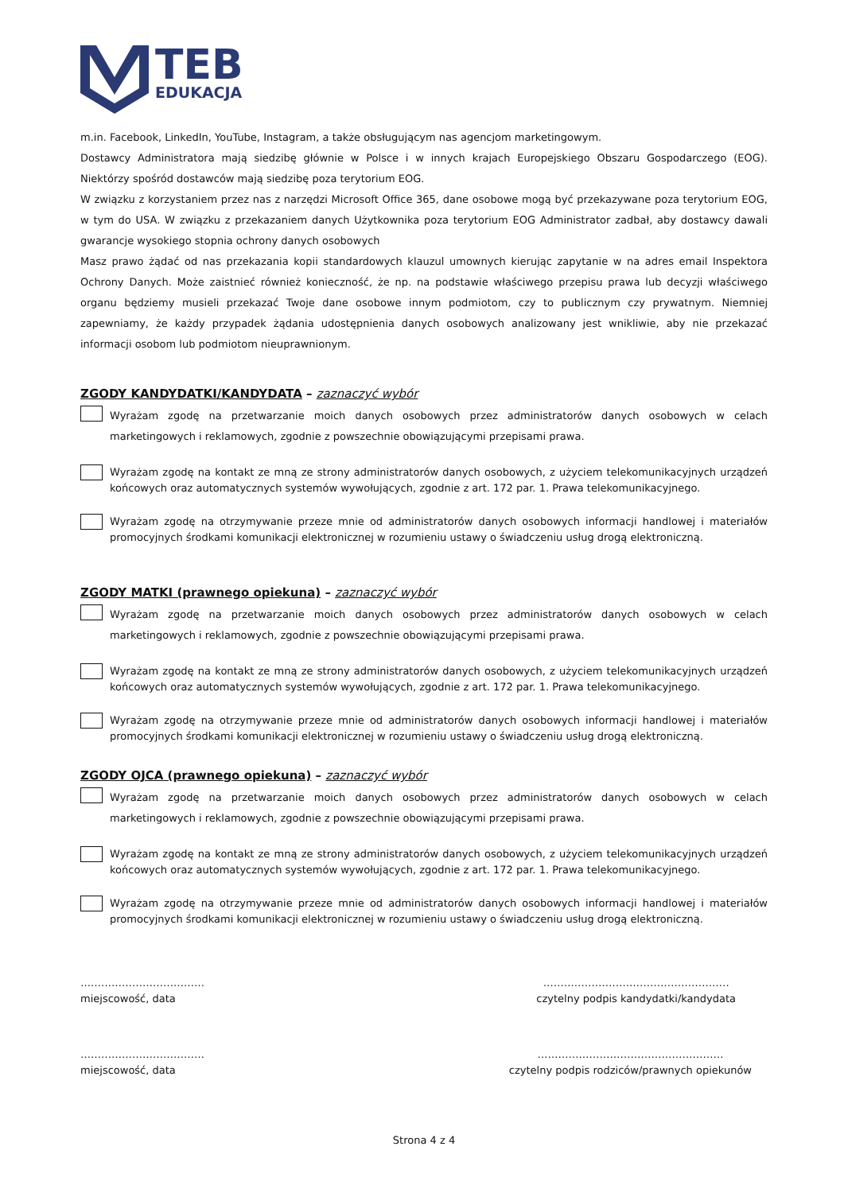TEB
EDUKACJA
m.in. Facebook, LinkedIn, YouTube, Instagram, a także obsługującym nas agencjom marketingowym.
Dostawcy Administratora mają siedzibę głównie w Polsce i w innych krajach Europejskiego Obszaru Gospodarczego (EOG). Niektórzy spośród dostawców mają siedzibę poza terytorium EOG.
W związku z korzystaniem przez nas z narzędzi Microsoft Office 365, dane osobowe mogą być przekazywane poza terytorium EOG, w tym do USA. W związku z przekazaniem danych Użytkownika poza terytorium EOG Administrator zadbał, aby dostawcy dawali gwarancje wysokiego stopnia ochrony danych osobowych
Masz prawo żądać od nas przekazania kopii standardowych klauzul umownych kierując zapytanie w na adres email Inspektora Ochrony Danych. Może zaistnieć również konieczność, że np. na podstawie właściwego przepisu prawa lub decyzji właściwego organu będziemy musieli przekazać Twoje dane osobowe innym podmiotom, czy to publicznym czy prywatnym. Niemniej zapewniamy, że każdy przypadek żądania udostępnienia danych osobowych analizowany jest wnikliwie, aby nie przekazać informacji osobom lub podmiotom nieuprawnionym.
ZGODY KANDYDATKI/KANDYDATA – zaznaczyć wybór
Wyrażam zgodę na przetwarzanie moich danych osobowych przez administratorów danych osobowych w celach marketingowych i reklamowych, zgodnie z powszechnie obowiązującymi przepisami prawa.
Wyrażam zgodę na kontakt ze mną ze strony administratorów danych osobowych, z użyciem telekomunikacyjnych urządzeń końcowych oraz automatycznych systemów wywołujących, zgodnie z art. 172 par. 1. Prawa telekomunikacyjnego.
Wyrażam zgodę na otrzymywanie przeze mnie od administratorów danych osobowych informacji handlowej i materiałów promocyjnych środkami komunikacji elektronicznej w rozumieniu ustawy o świadczeniu usług drogą elektroniczną.
ZGODY MATKI (prawnego opiekuna) – zaznaczyć wybór
Wyrażam zgodę na przetwarzanie moich danych osobowych przez administratorów danych osobowych w celach marketingowych i reklamowych, zgodnie z powszechnie obowiązującymi przepisami prawa.
Wyrażam zgodę na kontakt ze mną ze strony administratorów danych osobowych, z użyciem telekomunikacyjnych urządzeń końcowych oraz automatycznych systemów wywołujących, zgodnie z art. 172 par. 1. Prawa telekomunikacyjnego.
Wyrażam zgodę na otrzymywanie przeze mnie od administratorów danych osobowych informacji handlowej i materiałów promocyjnych środkami komunikacji elektronicznej w rozumieniu ustawy o świadczeniu usług drogą elektroniczną.
ZGODY OJCA (prawnego opiekuna) – zaznaczyć wybór
Wyrażam zgodę na przetwarzanie moich danych osobowych przez administratorów danych osobowych w celach marketingowych i reklamowych, zgodnie z powszechnie obowiązującymi przepisami prawa.
Wyrażam zgodę na kontakt ze mną ze strony administratorów danych osobowych, z użyciem telekomunikacyjnych urządzeń końcowych oraz automatycznych systemów wywołujących, zgodnie z art. 172 par. 1. Prawa telekomunikacyjnego.
Wyrażam zgodę na otrzymywanie przeze mnie od administratorów danych osobowych informacji handlowej i materiałów promocyjnych środkami komunikacji elektronicznej w rozumieniu ustawy o świadczeniu usług drogą elektroniczną.
………………………………
miejscowość, data
………………………………………………
czytelny podpis kandydatki/kandydata
………………………………
miejscowość, data
………………………………………………
czytelny podpis rodziców/prawnych opiekunów
Strona 4 z 4